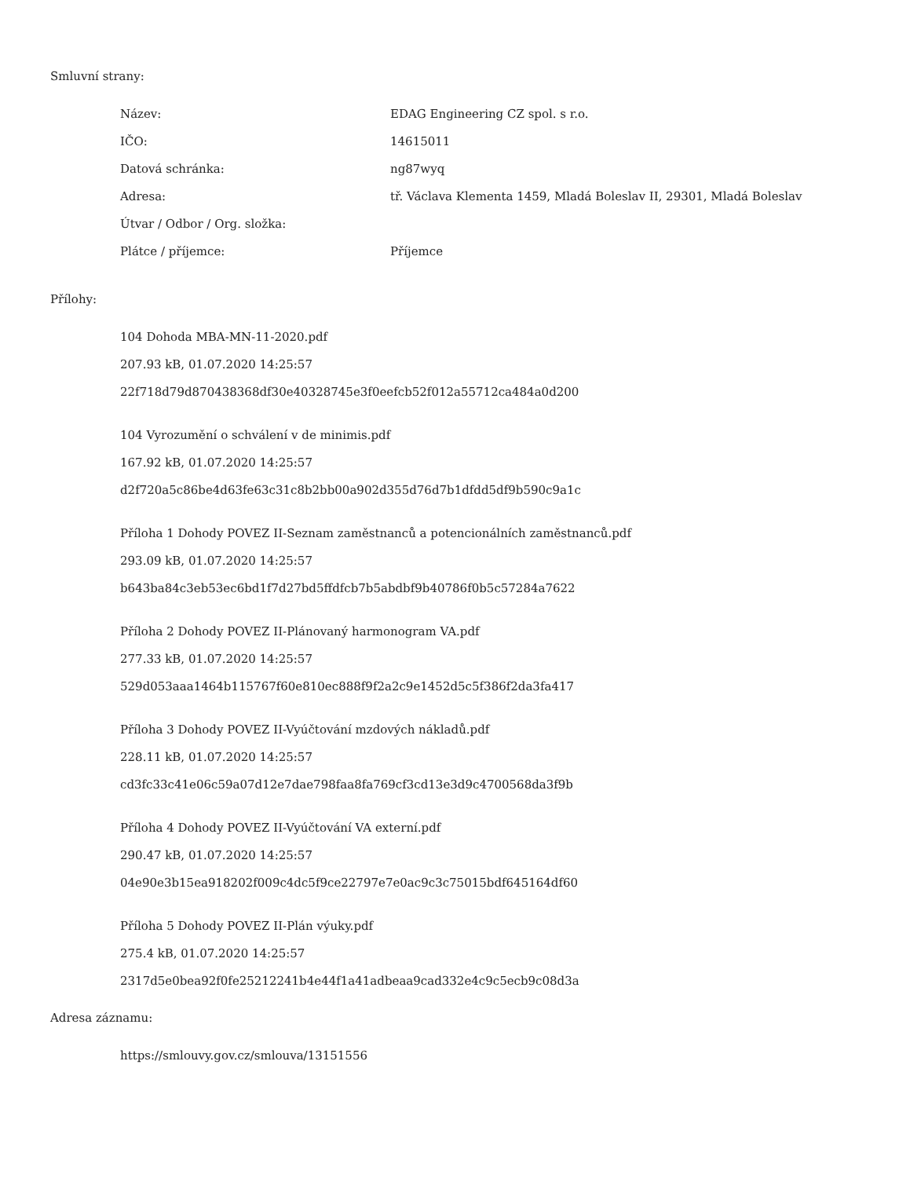Smluvní strany:
| Název: | EDAG Engineering CZ spol. s r.o. |
| IČO: | 14615011 |
| Datová schránka: | ng87wyq |
| Adresa: | tř. Václava Klementa 1459, Mladá Boleslav II, 29301, Mladá Boleslav |
| Útvar / Odbor / Org. složka: | |
| Plátce / příjemce: | Příjemce |
Přílohy:
104 Dohoda MBA-MN-11-2020.pdf
207.93 kB, 01.07.2020 14:25:57
22f718d79d870438368df30e40328745e3f0eefcb52f012a55712ca484a0d200
104 Vyrozumění o schválení v de minimis.pdf
167.92 kB, 01.07.2020 14:25:57
d2f720a5c86be4d63fe63c31c8b2bb00a902d355d76d7b1dfdd5df9b590c9a1c
Příloha 1 Dohody POVEZ II-Seznam zaměstnanců a potencionálních zaměstnanců.pdf
293.09 kB, 01.07.2020 14:25:57
b643ba84c3eb53ec6bd1f7d27bd5ffdfcb7b5abdbf9b40786f0b5c57284a7622
Příloha 2 Dohody POVEZ II-Plánovaný harmonogram VA.pdf
277.33 kB, 01.07.2020 14:25:57
529d053aaa1464b115767f60e810ec888f9f2a2c9e1452d5c5f386f2da3fa417
Příloha 3 Dohody POVEZ II-Vyúčtování mzdových nákladů.pdf
228.11 kB, 01.07.2020 14:25:57
cd3fc33c41e06c59a07d12e7dae798faa8fa769cf3cd13e3d9c4700568da3f9b
Příloha 4 Dohody POVEZ II-Vyúčtování VA externí.pdf
290.47 kB, 01.07.2020 14:25:57
04e90e3b15ea918202f009c4dc5f9ce22797e7e0ac9c3c75015bdf645164df60
Příloha 5 Dohody POVEZ II-Plán výuky.pdf
275.4 kB, 01.07.2020 14:25:57
2317d5e0bea92f0fe25212241b4e44f1a41adbeaa9cad332e4c9c5ecb9c08d3a
Adresa záznamu:
https://smlouvy.gov.cz/smlouva/13151556